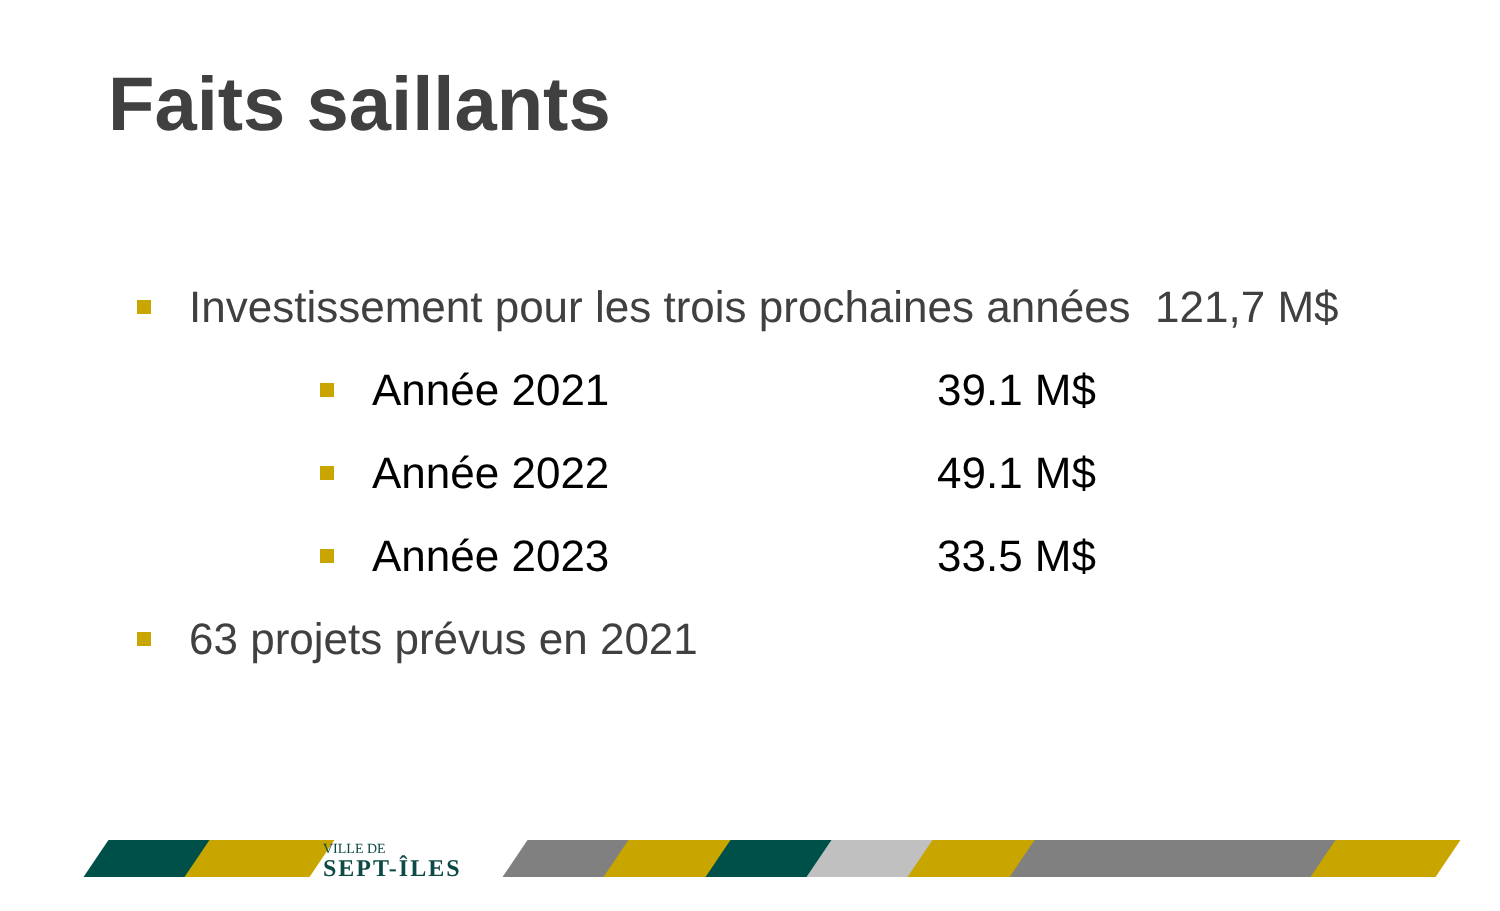Faits saillants
Investissement pour les trois prochaines années 121,7 M$
Année 2021 39.1 M$
Année 2022 49.1 M$
Année 2023 33.5 M$
63 projets prévus en 2021
VILLE DE
SEPT-ÎLES